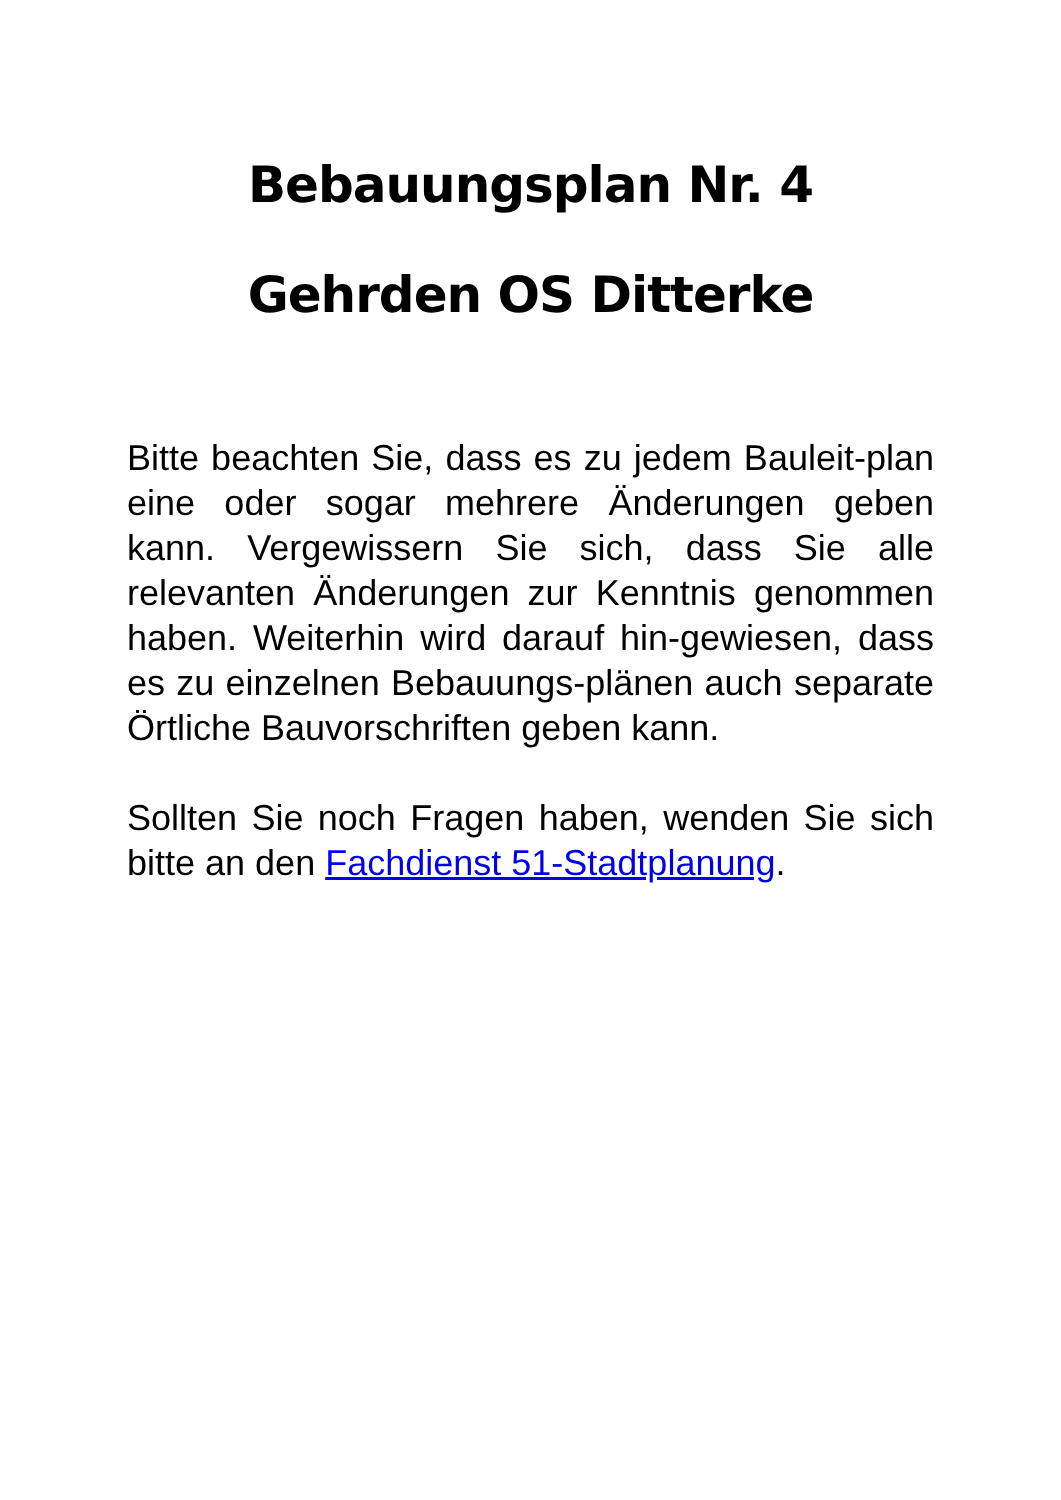Bebauungsplan Nr. 4
Gehrden OS Ditterke
Bitte beachten Sie, dass es zu jedem Bauleit-plan eine oder sogar mehrere Änderungen geben kann. Vergewissern Sie sich, dass Sie alle relevanten Änderungen zur Kenntnis genommen haben. Weiterhin wird darauf hin-gewiesen, dass es zu einzelnen Bebauungs-plänen auch separate Örtliche Bauvorschriften geben kann.
Sollten Sie noch Fragen haben, wenden Sie sich bitte an den Fachdienst 51-Stadtplanung.